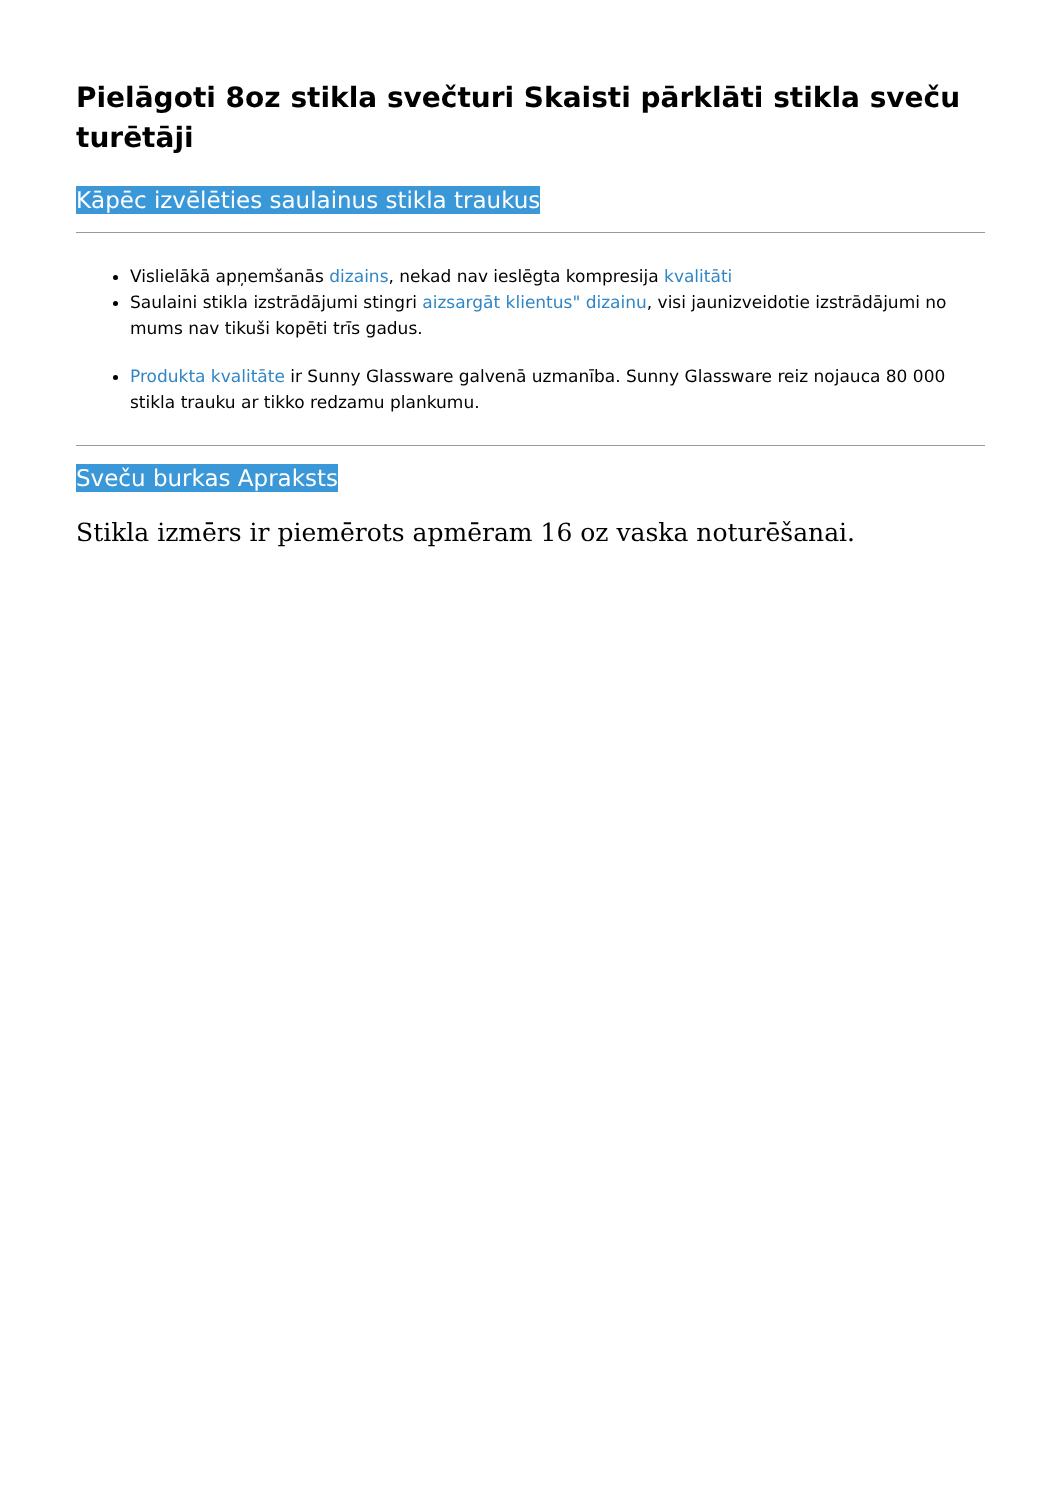Pielāgoti 8oz stikla svečturi Skaisti pārklāti stikla sveču turētāji
Kāpēc izvēlēties saulainus stikla traukus
Vislielākā apņemšanās dizains, nekad nav ieslēgta kompresija kvalitāti
Saulaini stikla izstrādājumi stingri aizsargāt klientus" dizainu, visi jaunizveidotie izstrādājumi no mums nav tikuši kopēti trīs gadus.
Produkta kvalitāte ir Sunny Glassware galvenā uzmanība. Sunny Glassware reiz nojauca 80 000 stikla trauku ar tikko redzamu plankumu.
Sveču burkas Apraksts
Stikla izmērs ir piemērots apmēram 16 oz vaska noturēšanai.